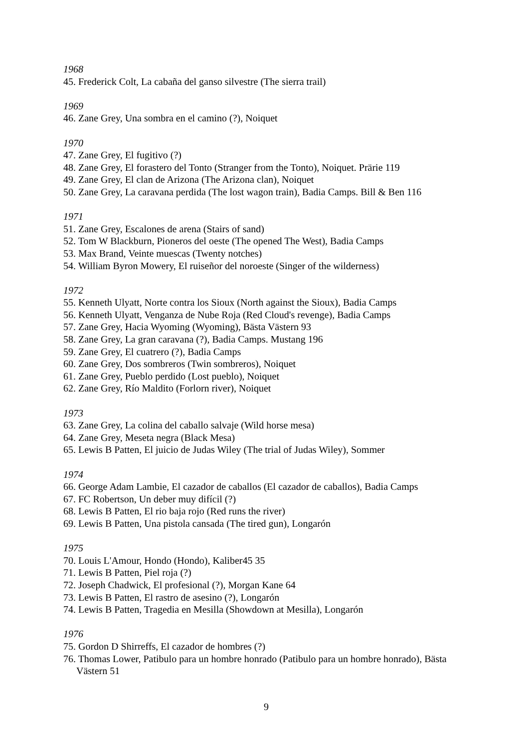1968
45. Frederick Colt, La cabaña del ganso silvestre (The sierra trail)
1969
46. Zane Grey, Una sombra en el camino (?), Noiquet
1970
47. Zane Grey, El fugitivo (?)
48. Zane Grey, El forastero del Tonto (Stranger from the Tonto), Noiquet. Prärie 119
49. Zane Grey, El clan de Arizona (The Arizona clan), Noiquet
50. Zane Grey, La caravana perdida (The lost wagon train), Badia Camps. Bill & Ben 116
1971
51. Zane Grey, Escalones de arena (Stairs of sand)
52. Tom W Blackburn, Pioneros del oeste (The opened The West), Badia Camps
53. Max Brand, Veinte muescas (Twenty notches)
54. William Byron Mowery, El ruiseñor del noroeste (Singer of the wilderness)
1972
55. Kenneth Ulyatt, Norte contra los Sioux (North against the Sioux), Badia Camps
56. Kenneth Ulyatt, Venganza de Nube Roja (Red Cloud's revenge), Badia Camps
57. Zane Grey, Hacia Wyoming (Wyoming), Bästa Västern 93
58. Zane Grey, La gran caravana (?), Badia Camps. Mustang 196
59. Zane Grey, El cuatrero (?), Badia Camps
60. Zane Grey, Dos sombreros (Twin sombreros), Noiquet
61. Zane Grey, Pueblo perdido (Lost pueblo), Noiquet
62. Zane Grey, Río Maldito (Forlorn river), Noiquet
1973
63. Zane Grey, La colina del caballo salvaje (Wild horse mesa)
64. Zane Grey, Meseta negra (Black Mesa)
65. Lewis B Patten, El juicio de Judas Wiley (The trial of Judas Wiley), Sommer
1974
66. George Adam Lambie, El cazador de caballos (El cazador de caballos), Badia Camps
67. FC Robertson, Un deber muy difícil (?)
68. Lewis B Patten, El rio baja rojo (Red runs the river)
69. Lewis B Patten, Una pistola cansada (The tired gun), Longarón
1975
70. Louis L'Amour, Hondo (Hondo), Kaliber45 35
71. Lewis B Patten, Piel roja (?)
72. Joseph Chadwick, El profesional (?), Morgan Kane 64
73. Lewis B Patten, El rastro de asesino (?), Longarón
74. Lewis B Patten, Tragedia en Mesilla (Showdown at Mesilla), Longarón
1976
75. Gordon D Shirreffs, El cazador de hombres (?)
76. Thomas Lower, Patibulo para un hombre honrado (Patibulo para un hombre honrado), Bästa Västern 51
9